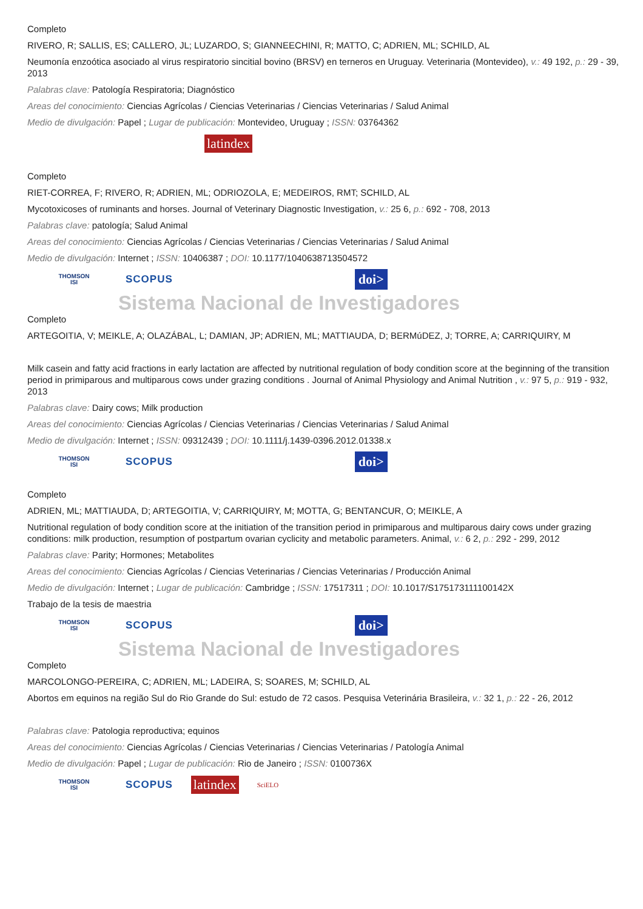Completo
RIVERO, R; SALLIS, ES; CALLERO, JL; LUZARDO, S; GIANNEECHINI, R; MATTO, C; ADRIEN, ML; SCHILD, AL
Neumonía enzoótica asociado al virus respiratorio sincitial bovino (BRSV) en terneros en Uruguay. Veterinaria (Montevideo), v.: 49 192, p.: 29 - 39, 2013
Palabras clave: Patología Respiratoria; Diagnóstico
Areas del conocimiento: Ciencias Agrícolas / Ciencias Veterinarias / Ciencias Veterinarias / Salud Animal
Medio de divulgación: Papel ; Lugar de publicación: Montevideo, Uruguay ; ISSN: 03764362
latindex
Completo
RIET-CORREA, F; RIVERO, R; ADRIEN, ML; ODRIOZOLA, E; MEDEIROS, RMT; SCHILD, AL
Mycotoxicoses of ruminants and horses. Journal of Veterinary Diagnostic Investigation, v.: 25 6, p.: 692 - 708, 2013
Palabras clave: patología; Salud Animal
Areas del conocimiento: Ciencias Agrícolas / Ciencias Veterinarias / Ciencias Veterinarias / Salud Animal
Medio de divulgación: Internet ; ISSN: 10406387 ; DOI: 10.1177/1040638713504572
THOMSON
ISI SCOPUS doi>
Sistema Nacional de Investigadores
Completo
ARTEGOITIA, V; MEIKLE, A; OLAZÁBAL, L; DAMIAN, JP; ADRIEN, ML; MATTIAUDA, D; BERMúDEZ, J; TORRE, A; CARRIQUIRY, M
Milk casein and fatty acid fractions in early lactation are affected by nutritional regulation of body condition score at the beginning of the transition period in primiparous and multiparous cows under grazing conditions . Journal of Animal Physiology and Animal Nutrition , v.: 97 5, p.: 919 - 932, 2013
Palabras clave: Dairy cows; Milk production
Areas del conocimiento: Ciencias Agrícolas / Ciencias Veterinarias / Ciencias Veterinarias / Salud Animal
Medio de divulgación: Internet ; ISSN: 09312439 ; DOI: 10.1111/j.1439-0396.2012.01338.x
THOMSON
ISI SCOPUS doi>
Completo
ADRIEN, ML; MATTIAUDA, D; ARTEGOITIA, V; CARRIQUIRY, M; MOTTA, G; BENTANCUR, O; MEIKLE, A
Nutritional regulation of body condition score at the initiation of the transition period in primiparous and multiparous dairy cows under grazing conditions: milk production, resumption of postpartum ovarian cyclicity and metabolic parameters. Animal, v.: 6 2, p.: 292 - 299, 2012
Palabras clave: Parity; Hormones; Metabolites
Areas del conocimiento: Ciencias Agrícolas / Ciencias Veterinarias / Ciencias Veterinarias / Producción Animal
Medio de divulgación: Internet ; Lugar de publicación: Cambridge ; ISSN: 17517311 ; DOI: 10.1017/S175173111100142X
Trabajo de la tesis de maestria
THOMSON
ISI SCOPUS doi>
Sistema Nacional de Investigadores
Completo
MARCOLONGO-PEREIRA, C; ADRIEN, ML; LADEIRA, S; SOARES, M; SCHILD, AL
Abortos em equinos na região Sul do Rio Grande do Sul: estudo de 72 casos. Pesquisa Veterinária Brasileira, v.: 32 1, p.: 22 - 26, 2012
Palabras clave: Patologia reproductiva; equinos
Areas del conocimiento: Ciencias Agrícolas / Ciencias Veterinarias / Ciencias Veterinarias / Patología Animal
Medio de divulgación: Papel ; Lugar de publicación: Rio de Janeiro ; ISSN: 0100736X
THOMSON
ISI SCOPUS latindex SciELO